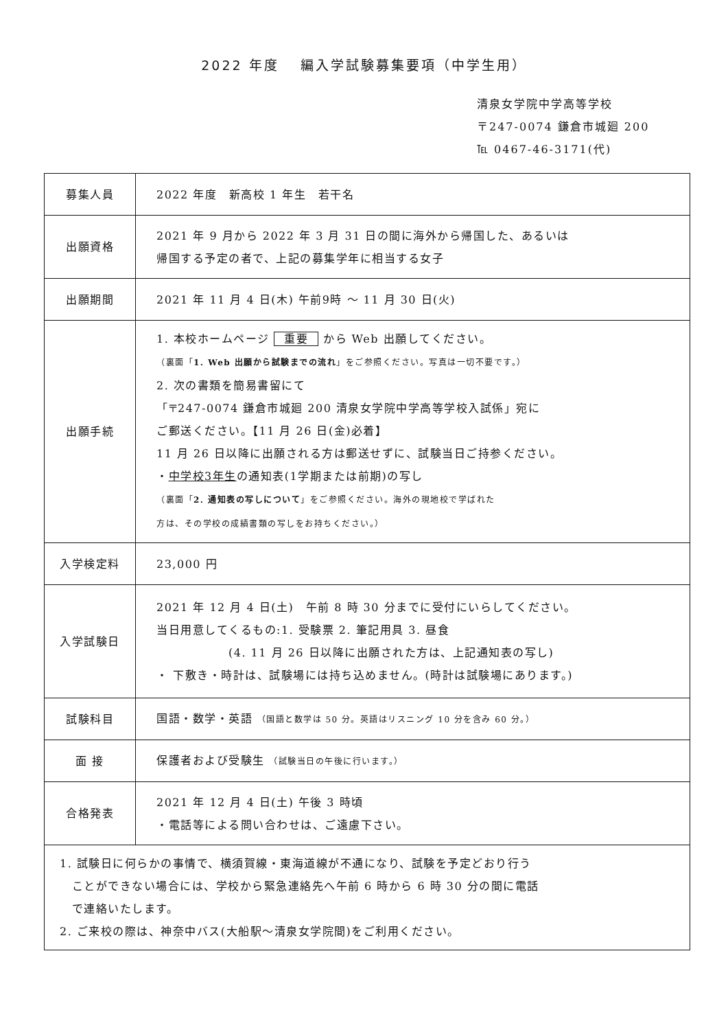2022 年度　 編入学試験募集要項（中学生用）
清泉女学院中学高等学校
〒247-0074 鎌倉市城廻 200
℡ 0467-46-3171(代)
| 募集人員 | 2022 年度 新高校 1 年生 若干名 |
| 出願資格 | 2021 年 9 月から 2022 年 3 月 31 日の間に海外から帰国した、あるいは 帰国する予定の者で、上記の募集学年に相当する女子 |
| 出願期間 | 2021 年 11 月 4 日(木) 午前9時 ～ 11 月 30 日(火) |
| 出願手続 | 1. 本校ホームページ 重要 から Web 出願してください。 （裏面「 1. Web 出願から試験までの流れ 」をご参照ください。写真は一切不要です。） 2. 次の書類を簡易書留にて 「〒247-0074 鎌倉市城廻 200 清泉女学院中学高等学校入試係」宛に ご郵送ください。【11 月 26 日(金)必着】 11 月 26 日以降に出願される方は郵送せずに、試験当日ご持参ください。 ・ 中学校3年生 の通知表(1学期または前期)の写し （裏面「 2. 通知表の写しについて 」をご参照ください。海外の現地校で学ばれた 方は、その学校の成績書類の写しをお持ちください。） |
| 入学検定料 | 23,000 円 |
| 入学試験日 | 2021 年 12 月 4 日(土) 午前 8 時 30 分までに受付にいらしてください。 当日用意してくるもの:1. 受験票 2. 筆記用具 3. 昼食 (4. 11 月 26 日以降に出願された方は、上記通知表の写し) ・ 下敷き・時計は、試験場には持ち込めません。(時計は試験場にあります。) |
| 試験科目 | 国語・数学・英語 （国語と数学は 50 分。英語はリスニング 10 分を含み 60 分。） |
| 面 接 | 保護者および受験生 （試験当日の午後に行います。） |
| 合格発表 | 2021 年 12 月 4 日(土) 午後 3 時頃 ・電話等による問い合わせは、ご遠慮下さい。 |
| 1. 試験日に何らかの事情で、横須賀線・東海道線が不通になり、試験を予定どおり行う ことができない場合には、学校から緊急連絡先へ午前 6 時から 6 時 30 分の間に電話 で連絡いたします。 2. ご来校の際は、神奈中バス(大船駅～清泉女学院間)をご利用ください。 | |